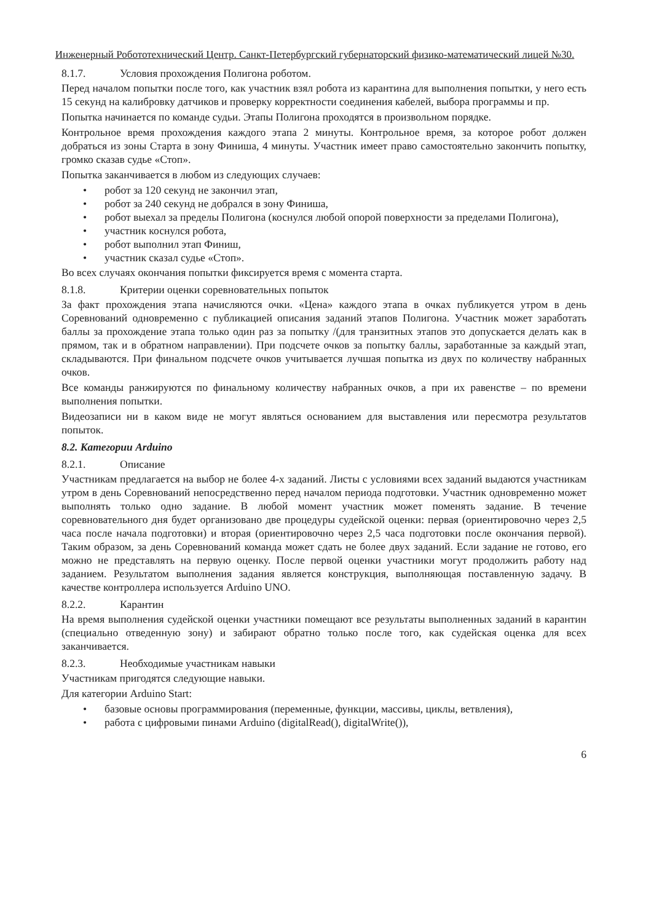Инженерный Робототехнический Центр. Санкт-Петербургский губернаторский физико-математический лицей №30.
8.1.7. Условия прохождения Полигона роботом.
Перед началом попытки после того, как участник взял робота из карантина для выполнения попытки, у него есть 15 секунд на калибровку датчиков и проверку корректности соединения кабелей, выбора программы и пр.
Попытка начинается по команде судьи. Этапы Полигона проходятся в произвольном порядке.
Контрольное время прохождения каждого этапа 2 минуты. Контрольное время, за которое робот должен добраться из зоны Старта в зону Финиша, 4 минуты. Участник имеет право самостоятельно закончить попытку, громко сказав судье «Стоп».
Попытка заканчивается в любом из следующих случаев:
• робот за 120 секунд не закончил этап,
• робот за 240 секунд не добрался в зону Финиша,
• робот выехал за пределы Полигона (коснулся любой опорой поверхности за пределами Полигона),
• участник коснулся робота,
• робот выполнил этап Финиш,
• участник сказал судье «Стоп».
Во всех случаях окончания попытки фиксируется время с момента старта.
8.1.8. Критерии оценки соревновательных попыток
За факт прохождения этапа начисляются очки. «Цена» каждого этапа в очках публикуется утром в день Соревнований одновременно с публикацией описания заданий этапов Полигона. Участник может заработать баллы за прохождение этапа только один раз за попытку /(для транзитных этапов это допускается делать как в прямом, так и в обратном направлении). При подсчете очков за попытку баллы, заработанные за каждый этап, складываются. При финальном подсчете очков учитывается лучшая попытка из двух по количеству набранных очков.
Все команды ранжируются по финальному количеству набранных очков, а при их равенстве – по времени выполнения попытки.
Видеозаписи ни в каком виде не могут являться основанием для выставления или пересмотра результатов попыток.
8.2. Категории Arduino
8.2.1. Описание
Участникам предлагается на выбор не более 4-х заданий. Листы с условиями всех заданий выдаются участникам утром в день Соревнований непосредственно перед началом периода подготовки. Участник одновременно может выполнять только одно задание. В любой момент участник может поменять задание. В течение соревновательного дня будет организовано две процедуры судейской оценки: первая (ориентировочно через 2,5 часа после начала подготовки) и вторая (ориентировочно через 2,5 часа подготовки после окончания первой). Таким образом, за день Соревнований команда может сдать не более двух заданий. Если задание не готово, его можно не представлять на первую оценку. После первой оценки участники могут продолжить работу над заданием. Результатом выполнения задания является конструкция, выполняющая поставленную задачу. В качестве контроллера используется Arduino UNO.
8.2.2. Карантин
На время выполнения судейской оценки участники помещают все результаты выполненных заданий в карантин (специально отведенную зону) и забирают обратно только после того, как судейская оценка для всех заканчивается.
8.2.3. Необходимые участникам навыки
Участникам пригодятся следующие навыки.
Для категории Arduino Start:
• базовые основы программирования (переменные, функции, массивы, циклы, ветвления),
• работа с цифровыми пинами Arduino (digitalRead(), digitalWrite()),
6